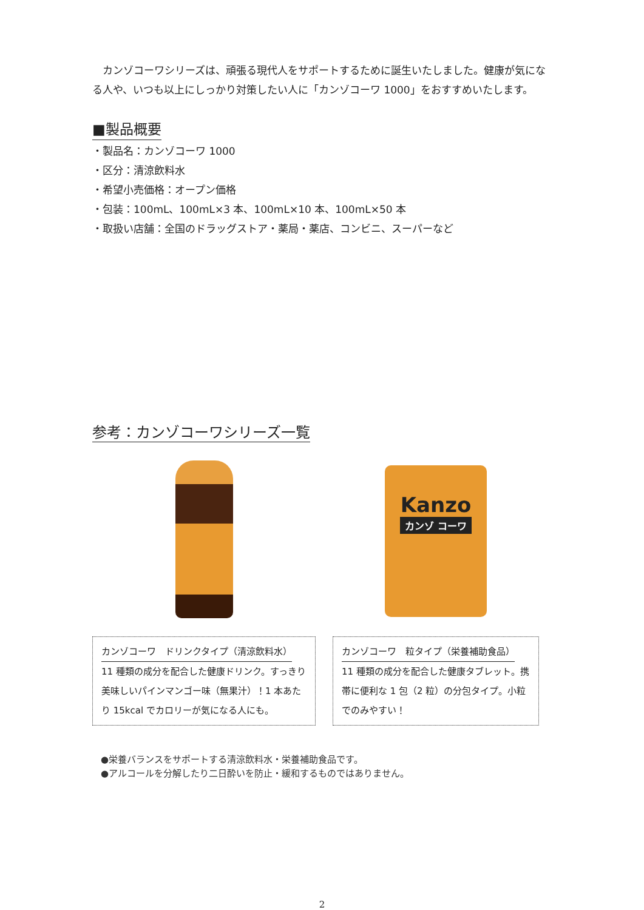カンゾコーワシリーズは、頑張る現代人をサポートするために誕生いたしました。健康が気になる人や、いつも以上にしっかり対策したい人に「カンゾコーワ 1000」をおすすめいたします。
■製品概要
・製品名：カンゾコーワ 1000
・区分：清涼飲料水
・希望小売価格：オープン価格
・包装：100mL、100mL×3 本、100mL×10 本、100mL×50 本
・取扱い店舗：全国のドラッグストア・薬局・薬店、コンビニ、スーパーなど
参考：カンゾコーワシリーズ一覧
Kanzo
カンゾ コーワ
カンゾコーワ　ドリンクタイプ（清涼飲料水）
11 種類の成分を配合した健康ドリンク。すっきり美味しいパインマンゴー味（無果汁）！1 本あたり 15kcal でカロリーが気になる人にも。
カンゾコーワ　粒タイプ（栄養補助食品）
11 種類の成分を配合した健康タブレット。携帯に便利な 1 包（2 粒）の分包タイプ。小粒でのみやすい！
●栄養バランスをサポートする清涼飲料水・栄養補助食品です。
●アルコールを分解したり二日酔いを防止・緩和するものではありません。
2